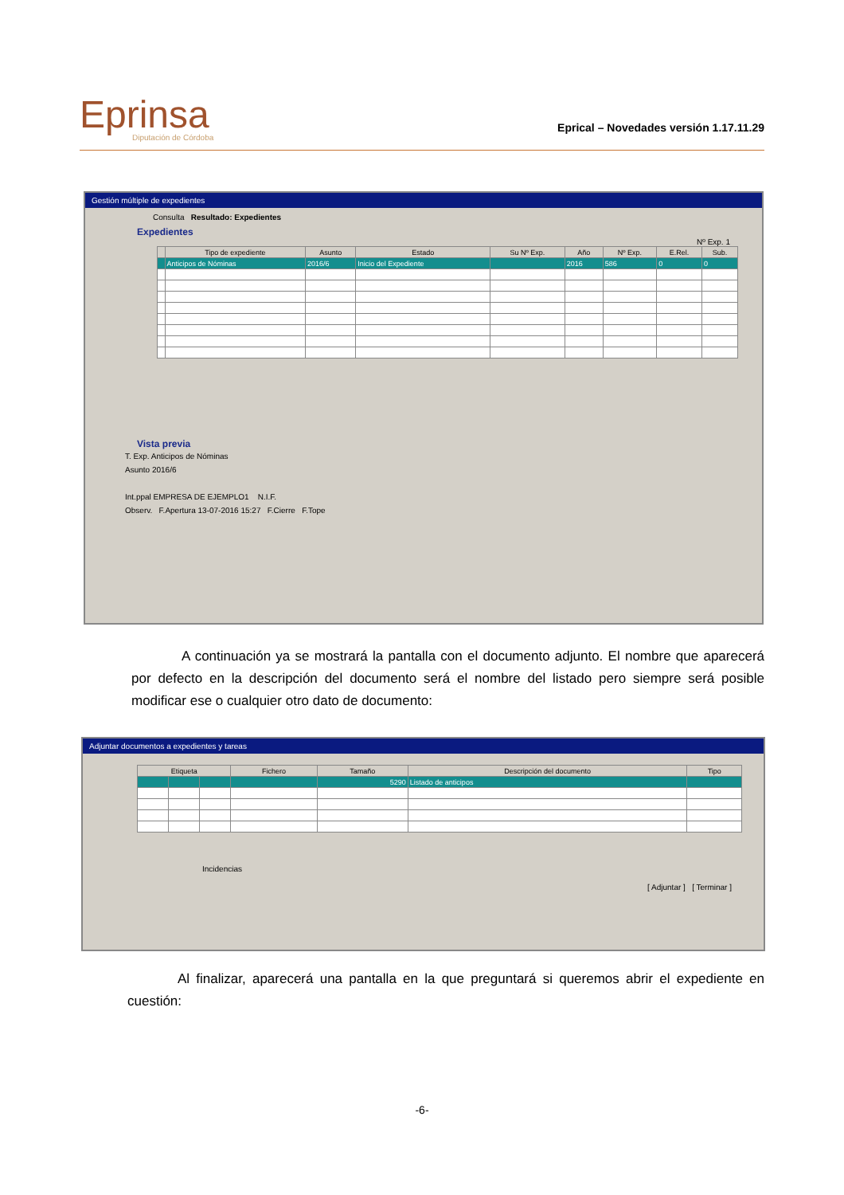Eprinsa
Diputación de Córdoba
Eprical – Novedades versión 1.17.11.29
Gestión múltiple de expedientes
Consulta Resultado: Expedientes
Expedientes
Nº Exp. 1
| | Tipo de expediente | Asunto | Estado | Su Nº Exp. | Año | Nº Exp. | E.Rel. | Sub. |
| --- | --- | --- | --- | --- | --- | --- | --- | --- |
| | Anticipos de Nóminas | 2016/6 | Inicio del Expediente | | 2016 | 586 | 0 | 0 |
Vista previa
T. Exp. Anticipos de Nóminas
Asunto 2016/6
Int.ppal EMPRESA DE EJEMPLO1 N.I.F.
Observ. F.Apertura 13-07-2016 15:27 F.Cierre F.Tope
A continuación ya se mostrará la pantalla con el documento adjunto. El nombre que aparecerá por defecto en la descripción del documento será el nombre del listado pero siempre será posible modificar ese o cualquier otro dato de documento:
Adjuntar documentos a expedientes y tareas
| Etiqueta | | | Fichero | Tamaño | Descripción del documento | Tipo |
| --- | --- | --- | --- | --- | --- | --- |
| | | | | 5290 | Listado de anticipos | |
Incidencias
[ Adjuntar ] [ Terminar ]
Al finalizar, aparecerá una pantalla en la que preguntará si queremos abrir el expediente en cuestión:
-6-